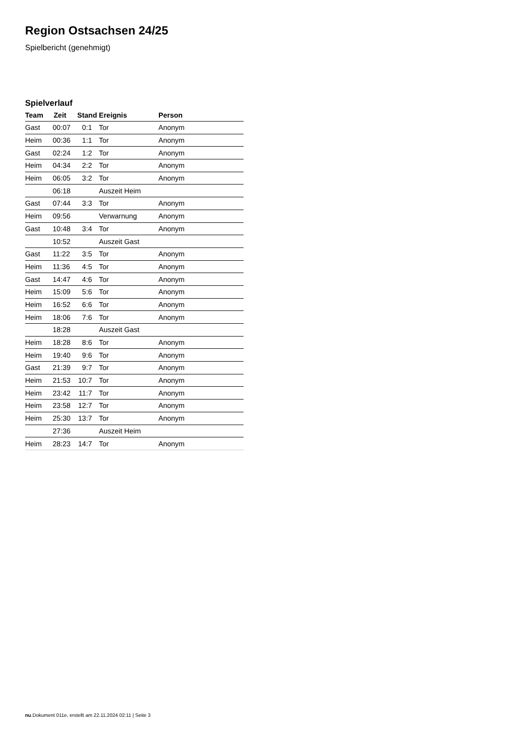Region Ostsachsen 24/25
Spielbericht (genehmigt)
Spielverlauf
| Team | Zeit | Stand | Ereignis | Person |
| --- | --- | --- | --- | --- |
| Gast | 00:07 | 0:1 | Tor | Anonym |
| Heim | 00:36 | 1:1 | Tor | Anonym |
| Gast | 02:24 | 1:2 | Tor | Anonym |
| Heim | 04:34 | 2:2 | Tor | Anonym |
| Heim | 06:05 | 3:2 | Tor | Anonym |
| | 06:18 | | Auszeit Heim | |
| Gast | 07:44 | 3:3 | Tor | Anonym |
| Heim | 09:56 | | Verwarnung | Anonym |
| Gast | 10:48 | 3:4 | Tor | Anonym |
| | 10:52 | | Auszeit Gast | |
| Gast | 11:22 | 3:5 | Tor | Anonym |
| Heim | 11:36 | 4:5 | Tor | Anonym |
| Gast | 14:47 | 4:6 | Tor | Anonym |
| Heim | 15:09 | 5:6 | Tor | Anonym |
| Heim | 16:52 | 6:6 | Tor | Anonym |
| Heim | 18:06 | 7:6 | Tor | Anonym |
| | 18:28 | | Auszeit Gast | |
| Heim | 18:28 | 8:6 | Tor | Anonym |
| Heim | 19:40 | 9:6 | Tor | Anonym |
| Gast | 21:39 | 9:7 | Tor | Anonym |
| Heim | 21:53 | 10:7 | Tor | Anonym |
| Heim | 23:42 | 11:7 | Tor | Anonym |
| Heim | 23:58 | 12:7 | Tor | Anonym |
| Heim | 25:30 | 13:7 | Tor | Anonym |
| | 27:36 | | Auszeit Heim | |
| Heim | 28:23 | 14:7 | Tor | Anonym |
nu.Dokument 011e, erstellt am 22.11.2024 02:11 | Seite 3